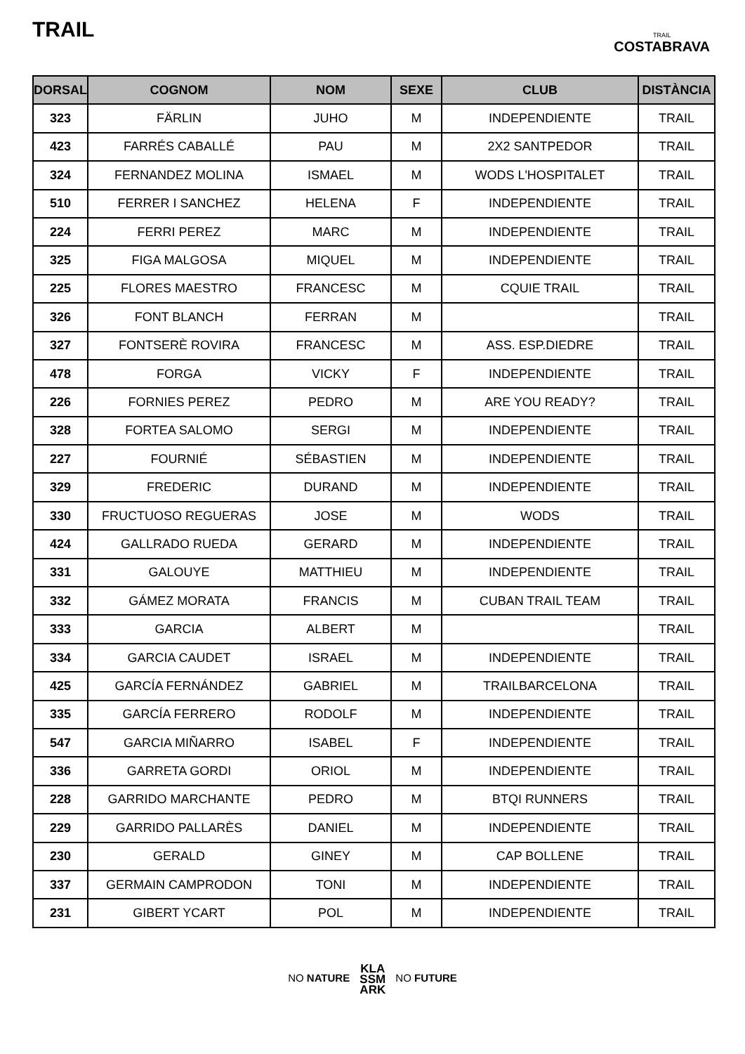TRAIL
TRAIL
COSTABRAVA
| DORSAL | COGNOM | NOM | SEXE | CLUB | DISTÀNCIA |
| --- | --- | --- | --- | --- | --- |
| 323 | FÄRLIN | JUHO | M | INDEPENDIENTE | TRAIL |
| 423 | FARRÉS CABALLÉ | PAU | M | 2X2 SANTPEDOR | TRAIL |
| 324 | FERNANDEZ MOLINA | ISMAEL | M | WODS L'HOSPITALET | TRAIL |
| 510 | FERRER I SANCHEZ | HELENA | F | INDEPENDIENTE | TRAIL |
| 224 | FERRI PEREZ | MARC | M | INDEPENDIENTE | TRAIL |
| 325 | FIGA MALGOSA | MIQUEL | M | INDEPENDIENTE | TRAIL |
| 225 | FLORES MAESTRO | FRANCESC | M | CQUIE TRAIL | TRAIL |
| 326 | FONT BLANCH | FERRAN | M | | TRAIL |
| 327 | FONTSERÈ ROVIRA | FRANCESC | M | ASS. ESP.DIEDRE | TRAIL |
| 478 | FORGA | VICKY | F | INDEPENDIENTE | TRAIL |
| 226 | FORNIES PEREZ | PEDRO | M | ARE YOU READY? | TRAIL |
| 328 | FORTEA SALOMO | SERGI | M | INDEPENDIENTE | TRAIL |
| 227 | FOURNIÉ | SÉBASTIEN | M | INDEPENDIENTE | TRAIL |
| 329 | FREDERIC | DURAND | M | INDEPENDIENTE | TRAIL |
| 330 | FRUCTUOSO REGUERAS | JOSE | M | WODS | TRAIL |
| 424 | GALLRADO RUEDA | GERARD | M | INDEPENDIENTE | TRAIL |
| 331 | GALOUYE | MATTHIEU | M | INDEPENDIENTE | TRAIL |
| 332 | GÁMEZ MORATA | FRANCIS | M | CUBAN TRAIL TEAM | TRAIL |
| 333 | GARCIA | ALBERT | M | | TRAIL |
| 334 | GARCIA CAUDET | ISRAEL | M | INDEPENDIENTE | TRAIL |
| 425 | GARCÍA FERNÁNDEZ | GABRIEL | M | TRAILBARCELONA | TRAIL |
| 335 | GARCÍA FERRERO | RODOLF | M | INDEPENDIENTE | TRAIL |
| 547 | GARCIA MIÑARRO | ISABEL | F | INDEPENDIENTE | TRAIL |
| 336 | GARRETA GORDI | ORIOL | M | INDEPENDIENTE | TRAIL |
| 228 | GARRIDO MARCHANTE | PEDRO | M | BTQI RUNNERS | TRAIL |
| 229 | GARRIDO PALLARÈS | DANIEL | M | INDEPENDIENTE | TRAIL |
| 230 | GERALD | GINEY | M | CAP BOLLENE | TRAIL |
| 337 | GERMAIN CAMPRODON | TONI | M | INDEPENDIENTE | TRAIL |
| 231 | GIBERT YCART | POL | M | INDEPENDIENTE | TRAIL |
NO NATURE KLA
SSM
ARK NO FUTURE